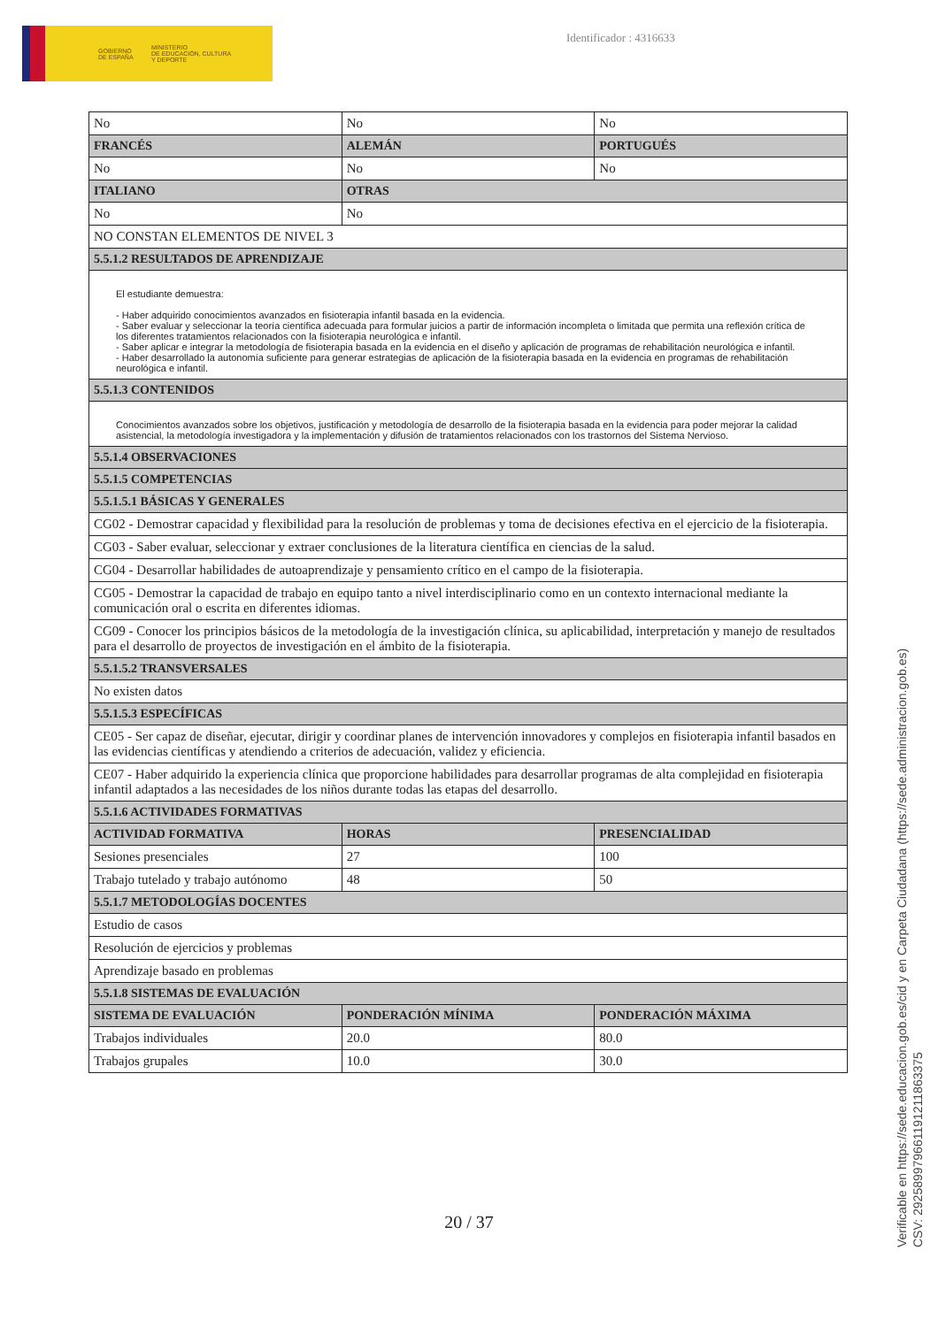GOBIERNO
DE ESPAÑA
MINISTERIO
DE EDUCACIÓN, CULTURA
Y DEPORTE
Identificador : 4316633
| No | No | No |
| FRANCÉS | ALEMÁN | PORTUGUÉS |
| No | No | No |
| ITALIANO | OTRAS | |
| No | No | |
| NO CONSTAN ELEMENTOS DE NIVEL 3 | | |
| 5.5.1.2 RESULTADOS DE APRENDIZAJE | | |
| El estudiante demuestra: - Haber adquirido conocimientos avanzados en fisioterapia infantil basada en la evidencia. - Saber evaluar y seleccionar la teoría científica adecuada para formular juicios a partir de información incompleta o limitada que permita una reflexión crítica de los diferentes tratamientos relacionados con la fisioterapia neurológica e infantil. - Saber aplicar e integrar la metodología de fisioterapia basada en la evidencia en el diseño y aplicación de programas de rehabilitación neurológica e infantil. - Haber desarrollado la autonomía suficiente para generar estrategias de aplicación de la fisioterapia basada en la evidencia en programas de rehabilitación neurológica e infantil. | | |
| 5.5.1.3 CONTENIDOS | | |
| Conocimientos avanzados sobre los objetivos, justificación y metodología de desarrollo de la fisioterapia basada en la evidencia para poder mejorar la calidad asistencial, la metodología investigadora y la implementación y difusión de tratamientos relacionados con los trastornos del Sistema Nervioso. | | |
| 5.5.1.4 OBSERVACIONES | | |
| 5.5.1.5 COMPETENCIAS | | |
| 5.5.1.5.1 BÁSICAS Y GENERALES | | |
| CG02 - Demostrar capacidad y flexibilidad para la resolución de problemas y toma de decisiones efectiva en el ejercicio de la fisioterapia. | | |
| CG03 - Saber evaluar, seleccionar y extraer conclusiones de la literatura científica en ciencias de la salud. | | |
| CG04 - Desarrollar habilidades de autoaprendizaje y pensamiento crítico en el campo de la fisioterapia. | | |
| CG05 - Demostrar la capacidad de trabajo en equipo tanto a nivel interdisciplinario como en un contexto internacional mediante la comunicación oral o escrita en diferentes idiomas. | | |
| CG09 - Conocer los principios básicos de la metodología de la investigación clínica, su aplicabilidad, interpretación y manejo de resultados para el desarrollo de proyectos de investigación en el ámbito de la fisioterapia. | | |
| 5.5.1.5.2 TRANSVERSALES | | |
| No existen datos | | |
| 5.5.1.5.3 ESPECÍFICAS | | |
| CE05 - Ser capaz de diseñar, ejecutar, dirigir y coordinar planes de intervención innovadores y complejos en fisioterapia infantil basados en las evidencias científicas y atendiendo a criterios de adecuación, validez y eficiencia. | | |
| CE07 - Haber adquirido la experiencia clínica que proporcione habilidades para desarrollar programas de alta complejidad en fisioterapia infantil adaptados a las necesidades de los niños durante todas las etapas del desarrollo. | | |
| 5.5.1.6 ACTIVIDADES FORMATIVAS | | |
| ACTIVIDAD FORMATIVA | HORAS | PRESENCIALIDAD |
| Sesiones presenciales | 27 | 100 |
| Trabajo tutelado y trabajo autónomo | 48 | 50 |
| 5.5.1.7 METODOLOGÍAS DOCENTES | | |
| Estudio de casos | | |
| Resolución de ejercicios y problemas | | |
| Aprendizaje basado en problemas | | |
| 5.5.1.8 SISTEMAS DE EVALUACIÓN | | |
| SISTEMA DE EVALUACIÓN | PONDERACIÓN MÍNIMA | PONDERACIÓN MÁXIMA |
| Trabajos individuales | 20.0 | 80.0 |
| Trabajos grupales | 10.0 | 30.0 |
20 / 37
Verificable en https://sede.educacion.gob.es/cid y en Carpeta Ciudadana (https://sede.administracion.gob.es)
CSV: 292589979661191211863375